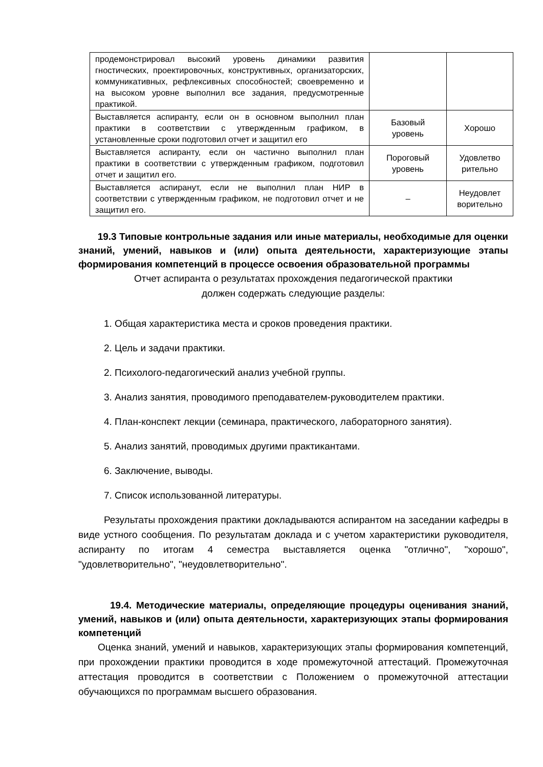| продемонстрировал высокий уровень динамики развития гностических, проектировочных, конструктивных, организаторских, коммуникативных, рефлексивных способностей; своевременно и на высоком уровне выполнил все задания, предусмотренные практикой. | | |
| Выставляется аспиранту, если он в основном выполнил план практики в соответствии с утвержденным графиком, в установленные сроки подготовил отчет и защитил его | Базовый уровень | Хорошо |
| Выставляется аспиранту, если он частично выполнил план практики в соответствии с утвержденным графиком, подготовил отчет и защитил его. | Пороговый уровень | Удовлетво рительно |
| Выставляется аспиранут, если не выполнил план НИР в соответствии с утвержденным графиком, не подготовил отчет и не защитил его. | – | Неудовлет ворительно |
19.3 Типовые контрольные задания или иные материалы, необходимые для оценки знаний, умений, навыков и (или) опыта деятельности, характеризующие этапы формирования компетенций в процессе освоения образовательной программы
Отчет аспиранта о результатах прохождения педагогической практики
должен содержать следующие разделы:
1. Общая характеристика места и сроков проведения практики.
2. Цель и задачи практики.
2. Психолого-педагогический анализ учебной группы.
3. Анализ занятия, проводимого преподавателем-руководителем практики.
4. План-конспект лекции (семинара, практического, лабораторного занятия).
5. Анализ занятий, проводимых другими практикантами.
6. Заключение, выводы.
7. Список использованной литературы.
Результаты прохождения практики докладываются аспирантом на заседании кафедры в виде устного сообщения. По результатам доклада и с учетом характеристики руководителя, аспиранту по итогам 4 семестра выставляется оценка "отлично", "хорошо", "удовлетворительно", "неудовлетворительно".
19.4. Методические материалы, определяющие процедуры оценивания знаний, умений, навыков и (или) опыта деятельности, характеризующих этапы формирования компетенций
Оценка знаний, умений и навыков, характеризующих этапы формирования компетенций, при прохождении практики проводится в ходе промежуточной аттестаций. Промежуточная аттестация проводится в соответствии с Положением о промежуточной аттестации обучающихся по программам высшего образования.